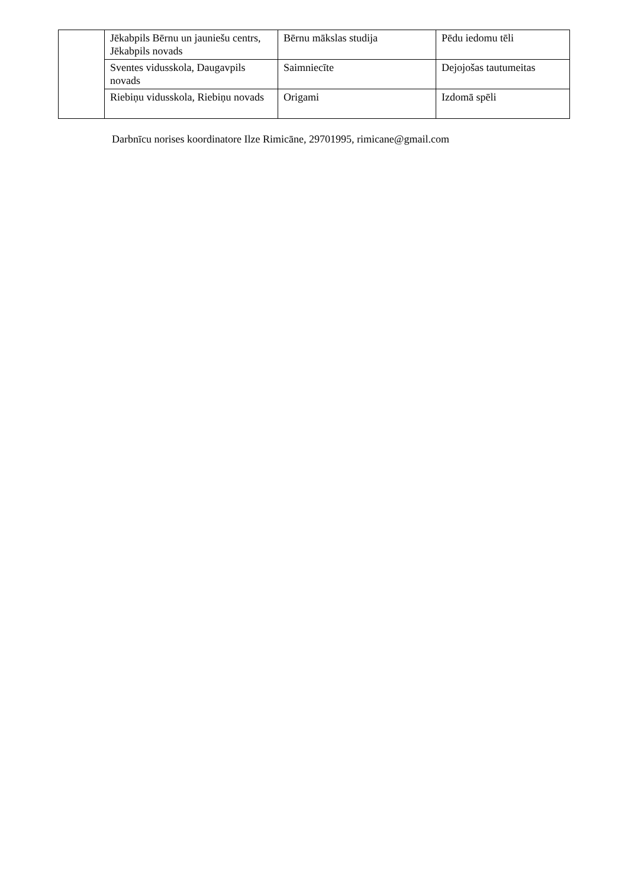| | Jēkabpils Bērnu un jauniešu centrs, Jēkabpils novads | Bērnu mākslas studija | Pēdu iedomu tēli |
| | Sventes vidusskola, Daugavpils novads | Saimniecīte | Dejojošas tautumeitas |
| | Riebiņu vidusskola, Riebiņu novads | Origami | Izdomā spēli |
Darbnīcu norises koordinatore Ilze Rimicāne, 29701995, rimicane@gmail.com